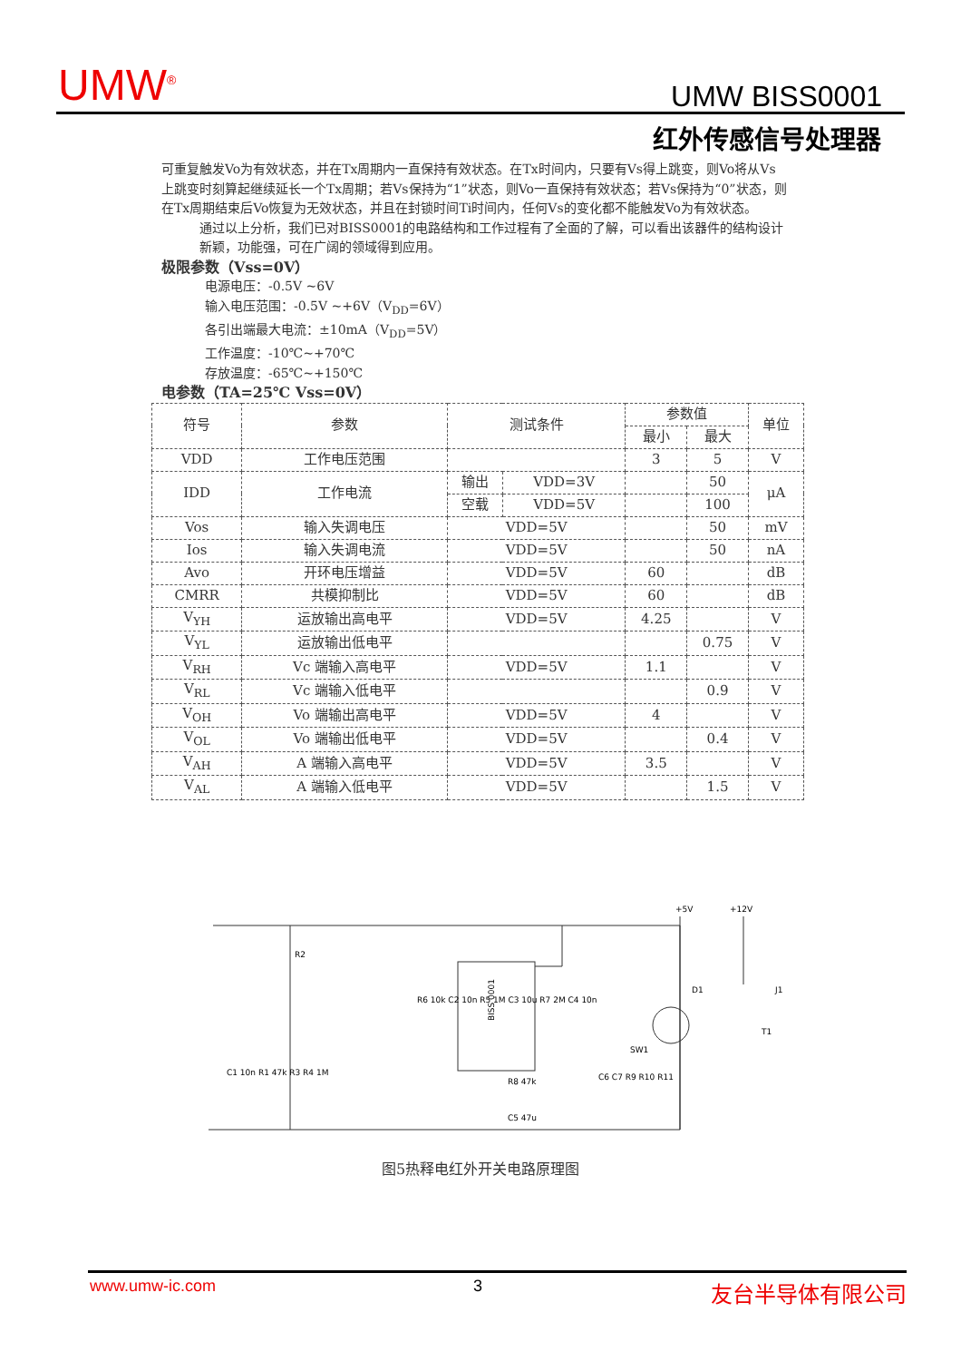UMW<sup>®</sup> UMW BISS0001
红外传感信号处理器
可重复触发Vo为有效状态，并在Tx周期内一直保持有效状态。在Tx时间内，只要有Vs得上跳变，则Vo将从Vs上跳变时刻算起继续延长一个Tx周期；若Vs保持为“1”状态，则Vo一直保持有效状态；若Vs保持为“0”状态，则在Tx周期结束后Vo恢复为无效状态，并且在封锁时间Ti时间内，任何Vs的变化都不能触发Vo为有效状态。
通过以上分析，我们已对BISS0001的电路结构和工作过程有了全面的了解，可以看出该器件的结构设计新颖，功能强，可在广阔的领域得到应用。
极限参数（Vss=0V）
电源电压：-0.5V ~6V
输入电压范围：-0.5V ~+6V（V<sub>DD</sub>=6V）
各引出端最大电流：±10mA（V<sub>DD</sub>=5V）
工作温度：-10℃~+70℃
存放温度：-65℃~+150℃
电参数（TA=25℃ Vss=0V）
| 符号 | 参数 | 测试条件 | | 参数值 | | 单位 |
| --- | --- | --- | --- | --- | --- | --- |
| | | | | 最小 | 最大 | |
| VDD | 工作电压范围 | | | 3 | 5 | V |
| IDD | 工作电流 | 输出 | VDD=3V | | 50 | μA |
| | | 空载 | VDD=5V | | 100 | |
| Vos | 输入失调电压 | VDD=5V | | | 50 | mV |
| Ios | 输入失调电流 | VDD=5V | | | 50 | nA |
| Avo | 开环电压增益 | VDD=5V | | 60 | | dB |
| CMRR | 共模抑制比 | VDD=5V | | 60 | | dB |
| V<sub>YH</sub> | 运放输出高电平 | VDD=5V | | 4.25 | | V |
| V<sub>YL</sub> | 运放输出低电平 | | | | 0.75 | V |
| V<sub>RH</sub> | Vc 端输入高电平 | VDD=5V | | 1.1 | | V |
| V<sub>RL</sub> | Vc 端输入低电平 | | | | 0.9 | V |
| V<sub>OH</sub> | Vo 端输出高电平 | VDD=5V | | 4 | | V |
| V<sub>OL</sub> | Vo 端输出低电平 | VDD=5V | | | 0.4 | V |
| V<sub>AH</sub> | A 端输入高电平 | VDD=5V | | 3.5 | | V |
| V<sub>AL</sub> | A 端输入低电平 | VDD=5V | | | 1.5 | V |
+5V
+12V
BISS 0001
R2
D1
J1
T1
SW1
R8 47k
C5 47u
R6 10k C2 10n R5 1M C3 10u R7 2M C4 10n
C1 10n R1 47k R3 R4 1M
C6 C7 R9 R10 R11
图5热释电红外开关电路原理图
www.umw-ic.com 3 友台半导体有限公司